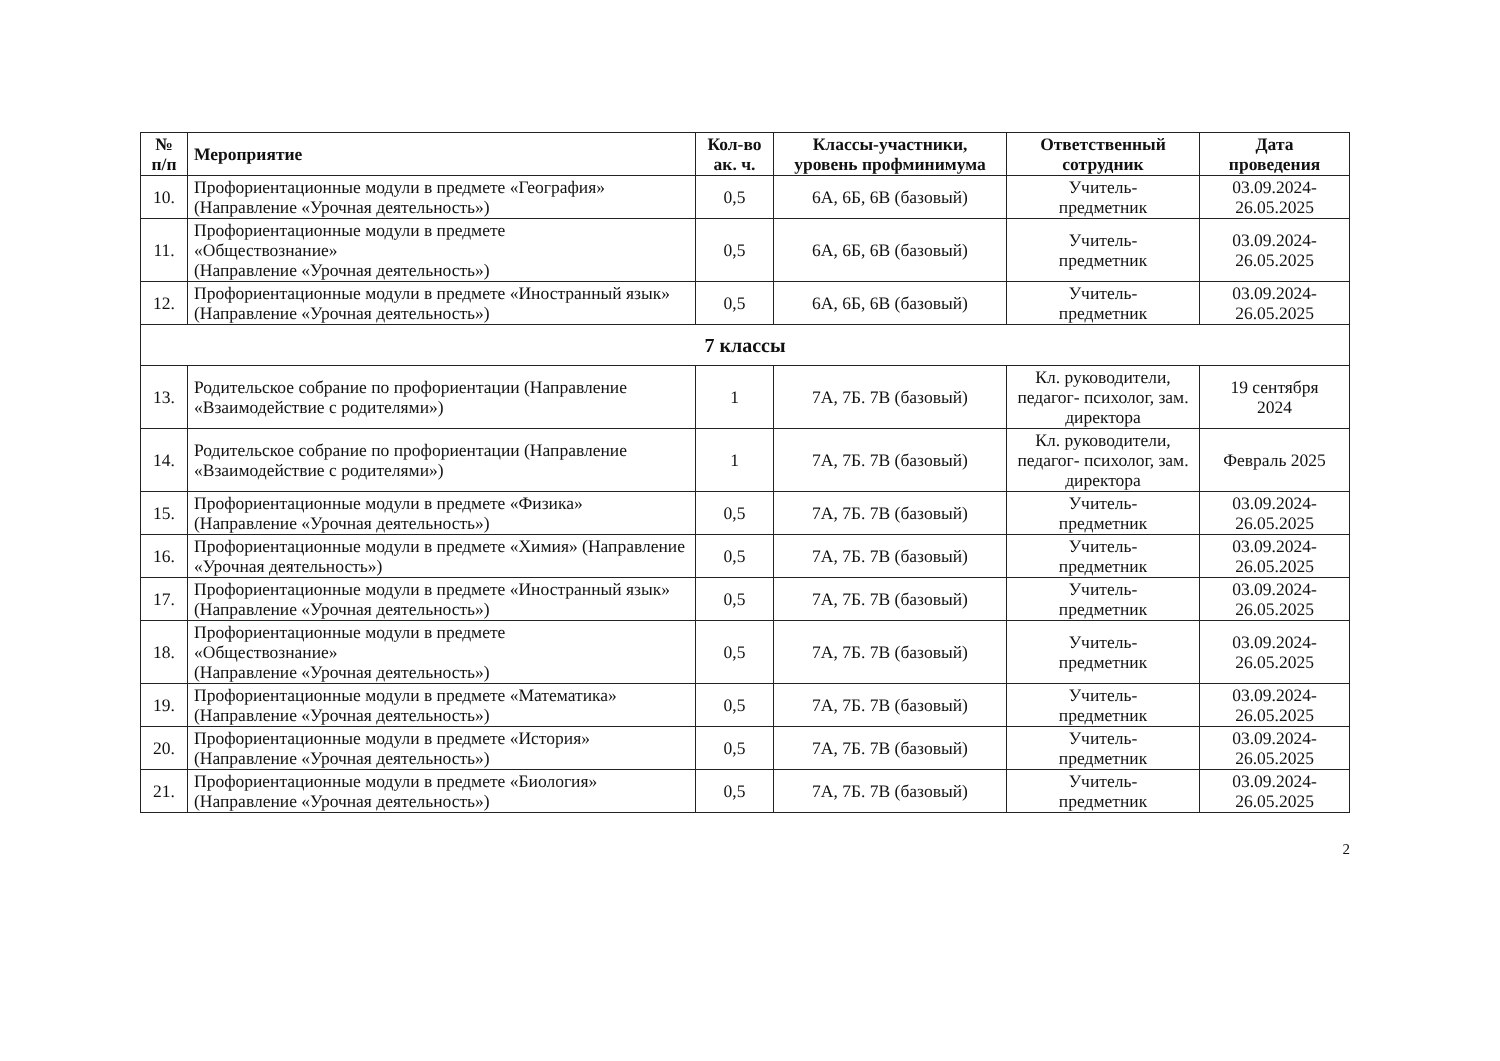| № п/п | Мероприятие | Кол-во ак. ч. | Классы-участники, уровень профминимума | Ответственный сотрудник | Дата проведения |
| --- | --- | --- | --- | --- | --- |
| 10. | Профориентационные модули в предмете «География» (Направление «Урочная деятельность») | 0,5 | 6А, 6Б, 6В (базовый) | Учитель- предметник | 03.09.2024- 26.05.2025 |
| 11. | Профориентационные модули в предмете «Обществознание» (Направление «Урочная деятельность») | 0,5 | 6А, 6Б, 6В (базовый) | Учитель- предметник | 03.09.2024- 26.05.2025 |
| 12. | Профориентационные модули в предмете «Иностранный язык» (Направление «Урочная деятельность») | 0,5 | 6А, 6Б, 6В (базовый) | Учитель- предметник | 03.09.2024- 26.05.2025 |
| 7 классы | | | | | |
| 13. | Родительское собрание по профориентации (Направление «Взаимодействие с родителями») | 1 | 7А, 7Б. 7В (базовый) | Кл. руководители, педагог- психолог, зам. директора | 19 сентября 2024 |
| 14. | Родительское собрание по профориентации (Направление «Взаимодействие с родителями») | 1 | 7А, 7Б. 7В (базовый) | Кл. руководители, педагог- психолог, зам. директора | Февраль 2025 |
| 15. | Профориентационные модули в предмете «Физика» (Направление «Урочная деятельность») | 0,5 | 7А, 7Б. 7В (базовый) | Учитель- предметник | 03.09.2024- 26.05.2025 |
| 16. | Профориентационные модули в предмете «Химия» (Направление «Урочная деятельность») | 0,5 | 7А, 7Б. 7В (базовый) | Учитель- предметник | 03.09.2024- 26.05.2025 |
| 17. | Профориентационные модули в предмете «Иностранный язык» (Направление «Урочная деятельность») | 0,5 | 7А, 7Б. 7В (базовый) | Учитель- предметник | 03.09.2024- 26.05.2025 |
| 18. | Профориентационные модули в предмете «Обществознание» (Направление «Урочная деятельность») | 0,5 | 7А, 7Б. 7В (базовый) | Учитель- предметник | 03.09.2024- 26.05.2025 |
| 19. | Профориентационные модули в предмете «Математика» (Направление «Урочная деятельность») | 0,5 | 7А, 7Б. 7В (базовый) | Учитель- предметник | 03.09.2024- 26.05.2025 |
| 20. | Профориентационные модули в предмете «История» (Направление «Урочная деятельность») | 0,5 | 7А, 7Б. 7В (базовый) | Учитель- предметник | 03.09.2024- 26.05.2025 |
| 21. | Профориентационные модули в предмете «Биология» (Направление «Урочная деятельность») | 0,5 | 7А, 7Б. 7В (базовый) | Учитель- предметник | 03.09.2024- 26.05.2025 |
2